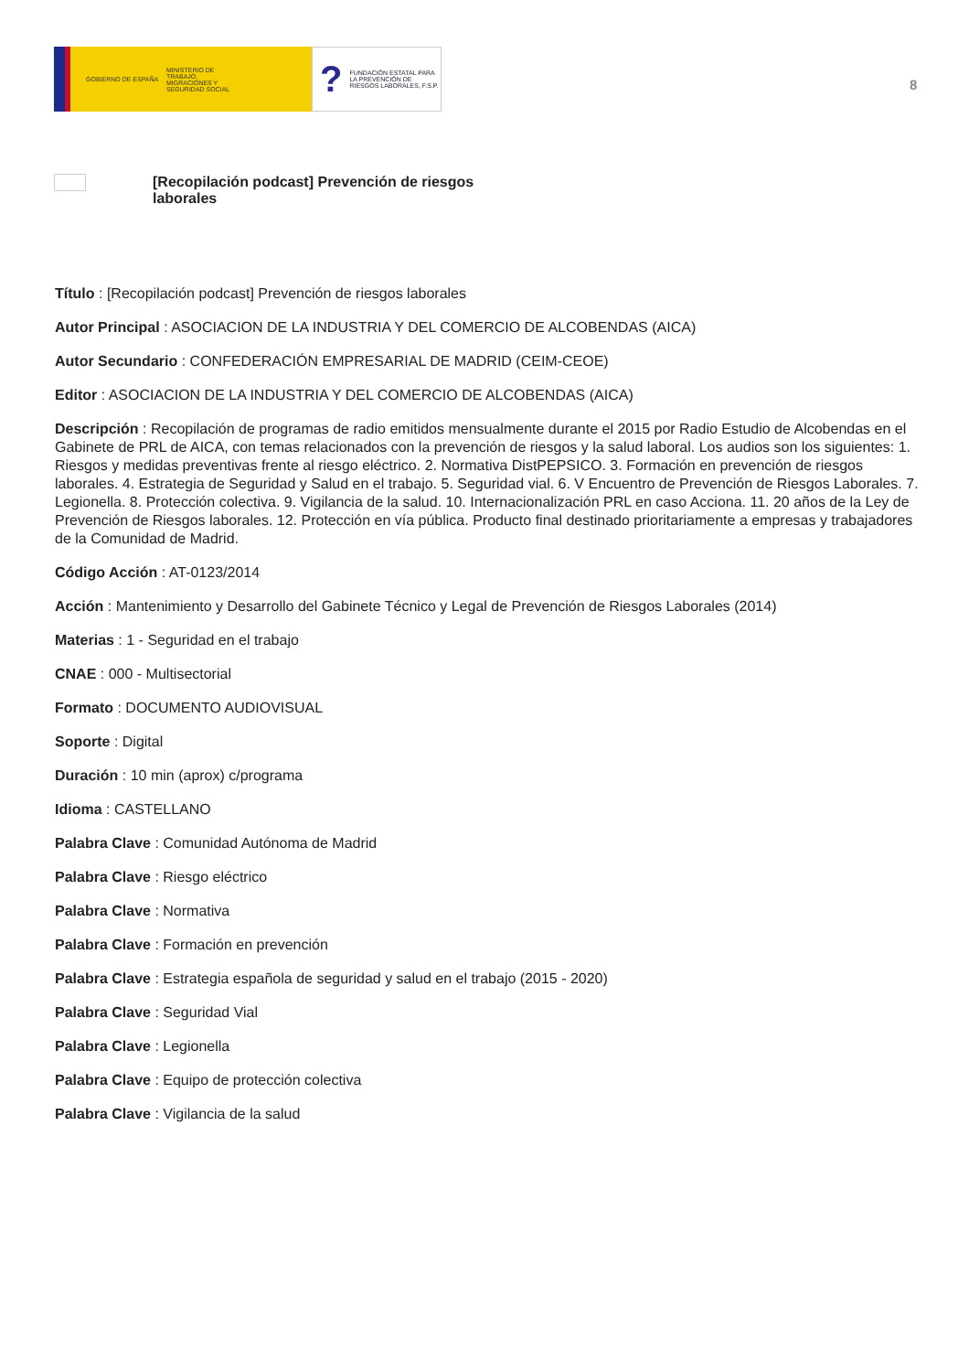GOBIERNO DE ESPAÑA
MINISTERIO DE TRABAJO, MIGRACIONES Y SEGURIDAD SOCIAL
? FUNDACIÓN ESTATAL PARA LA PREVENCIÓN DE RIESGOS LABORALES, F.S.P.
8
[Recopilación podcast] Prevención de riesgos laborales
Título : [Recopilación podcast] Prevención de riesgos laborales
Autor Principal : ASOCIACION DE LA INDUSTRIA Y DEL COMERCIO DE ALCOBENDAS (AICA)
Autor Secundario : CONFEDERACIÓN EMPRESARIAL DE MADRID (CEIM-CEOE)
Editor : ASOCIACION DE LA INDUSTRIA Y DEL COMERCIO DE ALCOBENDAS (AICA)
Descripción : Recopilación de programas de radio emitidos mensualmente durante el 2015 por Radio Estudio de Alcobendas en el Gabinete de PRL de AICA, con temas relacionados con la prevención de riesgos y la salud laboral. Los audios son los siguientes: 1. Riesgos y medidas preventivas frente al riesgo eléctrico. 2. Normativa DistPEPSICO. 3. Formación en prevención de riesgos laborales. 4. Estrategia de Seguridad y Salud en el trabajo. 5. Seguridad vial. 6. V Encuentro de Prevención de Riesgos Laborales. 7. Legionella. 8. Protección colectiva. 9. Vigilancia de la salud. 10. Internacionalización PRL en caso Acciona. 11. 20 años de la Ley de Prevención de Riesgos laborales. 12. Protección en vía pública. Producto final destinado prioritariamente a empresas y trabajadores de la Comunidad de Madrid.
Código Acción : AT-0123/2014
Acción : Mantenimiento y Desarrollo del Gabinete Técnico y Legal de Prevención de Riesgos Laborales (2014)
Materias : 1 - Seguridad en el trabajo
CNAE : 000 - Multisectorial
Formato : DOCUMENTO AUDIOVISUAL
Soporte : Digital
Duración : 10 min (aprox) c/programa
Idioma : CASTELLANO
Palabra Clave : Comunidad Autónoma de Madrid
Palabra Clave : Riesgo eléctrico
Palabra Clave : Normativa
Palabra Clave : Formación en prevención
Palabra Clave : Estrategia española de seguridad y salud en el trabajo (2015 - 2020)
Palabra Clave : Seguridad Vial
Palabra Clave : Legionella
Palabra Clave : Equipo de protección colectiva
Palabra Clave : Vigilancia de la salud